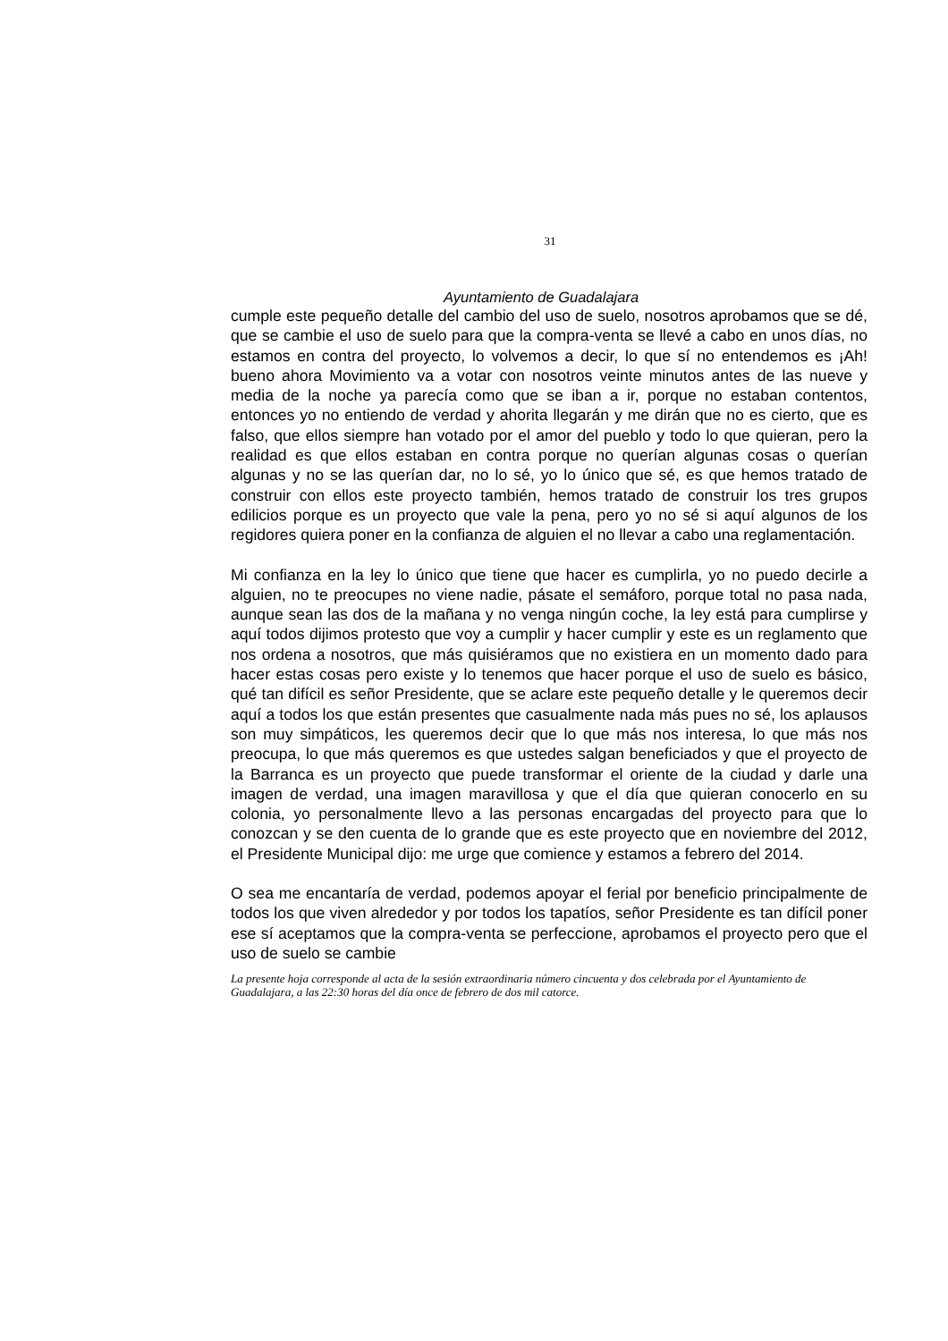31
Ayuntamiento de Guadalajara
cumple este pequeño detalle del cambio del uso de suelo, nosotros aprobamos que se dé, que se cambie el uso de suelo para que la compra-venta se llevé a cabo en unos días, no estamos en contra del proyecto, lo volvemos a decir, lo que sí no entendemos es ¡Ah! bueno ahora Movimiento va a votar con nosotros veinte minutos antes de las nueve y media de la noche ya parecía como que se iban a ir, porque no estaban contentos, entonces yo no entiendo de verdad y ahorita llegarán y me dirán que no es cierto, que es falso, que ellos siempre han votado por el amor del pueblo y todo lo que quieran, pero la realidad es que ellos estaban en contra porque no querían algunas cosas o querían algunas y no se las querían dar, no lo sé, yo lo único que sé, es que hemos tratado de construir con ellos este proyecto también, hemos tratado de construir los tres grupos edilicios porque es un proyecto que vale la pena, pero yo no sé si aquí algunos de los regidores quiera poner en la confianza de alguien el no llevar a cabo una reglamentación.
Mi confianza en la ley lo único que tiene que hacer es cumplirla, yo no puedo decirle a alguien, no te preocupes no viene nadie, pásate el semáforo, porque total no pasa nada, aunque sean las dos de la mañana y no venga ningún coche, la ley está para cumplirse y aquí todos dijimos protesto que voy a cumplir y hacer cumplir y este es un reglamento que nos ordena a nosotros, que más quisiéramos que no existiera en un momento dado para hacer estas cosas pero existe y lo tenemos que hacer porque el uso de suelo es básico, qué tan difícil es señor Presidente, que se aclare este pequeño detalle y le queremos decir aquí a todos los que están presentes que casualmente nada más pues no sé, los aplausos son muy simpáticos, les queremos decir que lo que más nos interesa, lo que más nos preocupa, lo que más queremos es que ustedes salgan beneficiados y que el proyecto de la Barranca es un proyecto que puede transformar el oriente de la ciudad y darle una imagen de verdad, una imagen maravillosa y que el día que quieran conocerlo en su colonia, yo personalmente llevo a las personas encargadas del proyecto para que lo conozcan y se den cuenta de lo grande que es este proyecto que en noviembre del 2012, el Presidente Municipal dijo: me urge que comience y estamos a febrero del 2014.
O sea me encantaría de verdad, podemos apoyar el ferial por beneficio principalmente de todos los que viven alrededor y por todos los tapatíos, señor Presidente es tan difícil poner ese sí aceptamos que la compra-venta se perfeccione, aprobamos el proyecto pero que el uso de suelo se cambie
La presente hoja corresponde al acta de la sesión extraordinaria número cincuenta y dos celebrada por el Ayuntamiento de Guadalajara, a las 22:30 horas del día once de febrero de dos mil catorce.